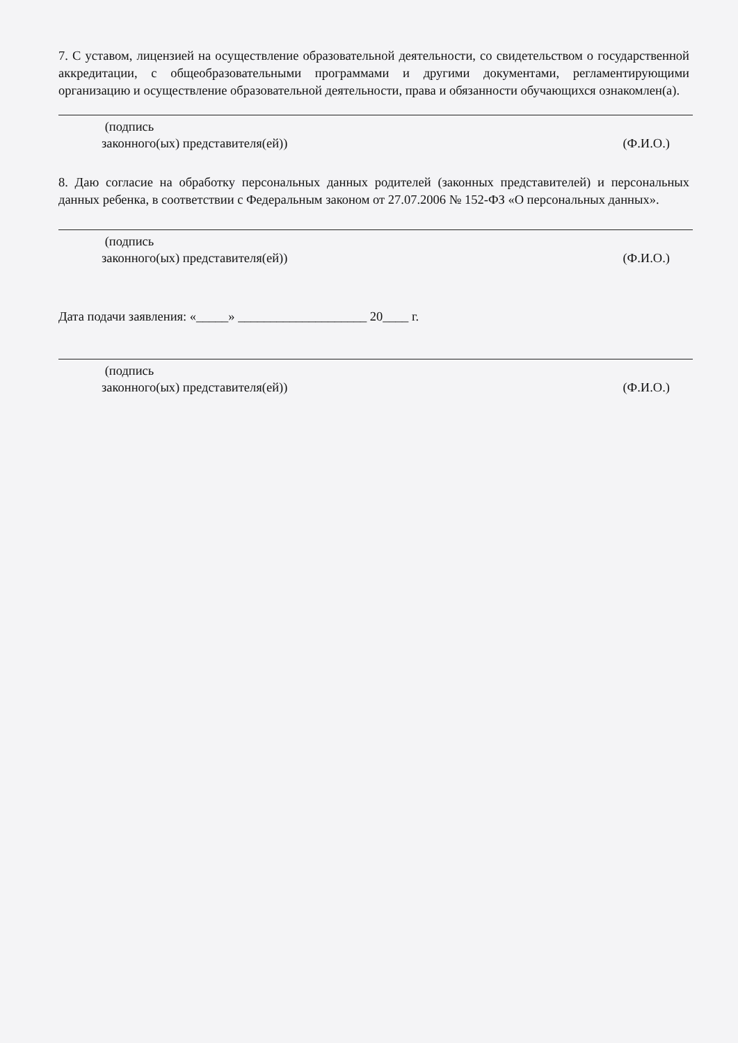7. С уставом, лицензией на осуществление образовательной деятельности, со свидетельством о государственной аккредитации, с общеобразовательными программами и другими документами, регламентирующими организацию и осуществление образовательной деятельности, права и обязанности обучающихся ознакомлен(а).
(подпись
законного(ых) представителя(ей))
(Ф.И.О.)
8. Даю согласие на обработку персональных данных родителей (законных представителей) и персональных данных ребенка, в соответствии с Федеральным законом от 27.07.2006 № 152-ФЗ «О персональных данных».
(подпись
законного(ых) представителя(ей))
(Ф.И.О.)
Дата подачи заявления: «_____» ____________________ 20____ г.
(подпись
законного(ых) представителя(ей))
(Ф.И.О.)